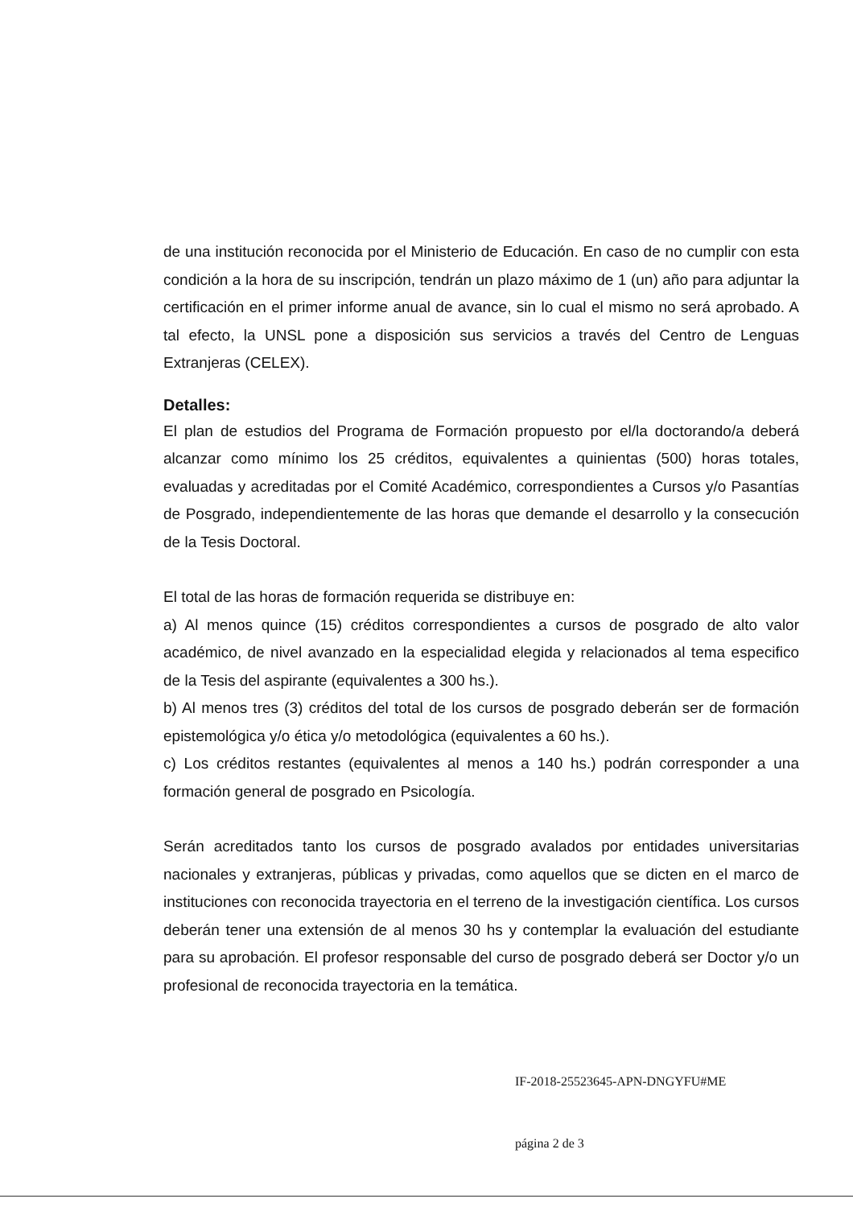de una institución reconocida por el Ministerio de Educación. En caso de no cumplir con esta condición a la hora de su inscripción, tendrán un plazo máximo de 1 (un) año para adjuntar la certificación en el primer informe anual de avance, sin lo cual el mismo no será aprobado. A tal efecto, la UNSL pone a disposición sus servicios a través del Centro de Lenguas Extranjeras (CELEX).
Detalles:
El plan de estudios del Programa de Formación propuesto por el/la doctorando/a deberá alcanzar como mínimo los 25 créditos, equivalentes a quinientas (500) horas totales, evaluadas y acreditadas por el Comité Académico, correspondientes a Cursos y/o Pasantías de Posgrado, independientemente de las horas que demande el desarrollo y la consecución de la Tesis Doctoral.
El total de las horas de formación requerida se distribuye en:
a) Al menos quince (15) créditos correspondientes a cursos de posgrado de alto valor académico, de nivel avanzado en la especialidad elegida y relacionados al tema especifico de la Tesis del aspirante (equivalentes a 300 hs.).
b) Al menos tres (3) créditos del total de los cursos de posgrado deberán ser de formación epistemológica y/o ética y/o metodológica (equivalentes a 60 hs.).
c) Los créditos restantes (equivalentes al menos a 140 hs.) podrán corresponder a una formación general de posgrado en Psicología.
Serán acreditados tanto los cursos de posgrado avalados por entidades universitarias nacionales y extranjeras, públicas y privadas, como aquellos que se dicten en el marco de instituciones con reconocida trayectoria en el terreno de la investigación científica. Los cursos deberán tener una extensión de al menos 30 hs y contemplar la evaluación del estudiante para su aprobación. El profesor responsable del curso de posgrado deberá ser Doctor y/o un profesional de reconocida trayectoria en la temática.
IF-2018-25523645-APN-DNGYFU#ME
página 2 de 3